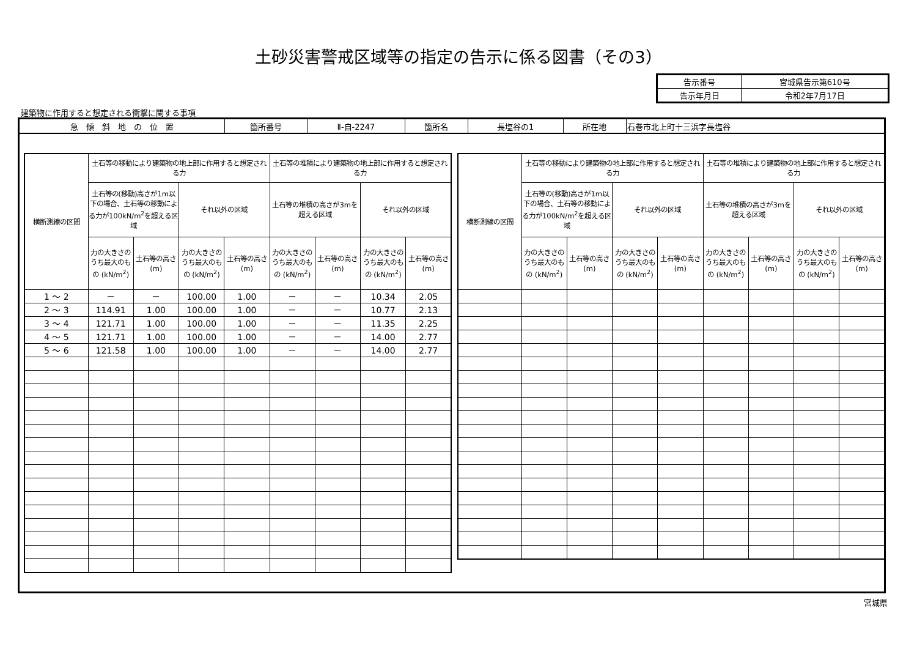土砂災害警戒区域等の指定の告示に係る図書（その3）
| 告示番号 | 宮城県告示第610号 |
| 告示年月日 | 令和2年7月17日 |
建築物に作用すると想定される衝撃に関する事項
| 急 傾 斜 地 の 位 置 | 箇所番号 | Ⅱ-自-2247 | 箇所名 | 長塩谷の1 | 所在地 | 石巻市北上町十三浜字長塩谷 |
| 横断測線の区間 | 土石等の移動により建築物の地上部に作用すると想定される力 | | | | 土石等の堆積により建築物の地上部に作用すると想定される力 | | | |
| --- | --- | --- | --- | --- | --- | --- | --- | --- |
| | 土石等の(移動)高さが1m以下の場合、土石等の移動による力が100kN/m<sup>2</sup>を超える区域 | | それ以外の区域 | | 土石等の堆積の高さが3mを超える区域 | | それ以外の区域 | |
| | 力の大きさのうち最大のもの (kN/m<sup>2</sup>) | 土石等の高さ (m) | 力の大きさのうち最大のもの (kN/m<sup>2</sup>) | 土石等の高さ (m) | 力の大きさのうち最大のもの (kN/m<sup>2</sup>) | 土石等の高さ (m) | 力の大きさのうち最大のもの (kN/m<sup>2</sup>) | 土石等の高さ (m) |
| 1 ～ 2 | － | － | 100.00 | 1.00 | － | － | 10.34 | 2.05 |
| 2 ～ 3 | 114.91 | 1.00 | 100.00 | 1.00 | － | － | 10.77 | 2.13 |
| 3 ～ 4 | 121.71 | 1.00 | 100.00 | 1.00 | － | － | 11.35 | 2.25 |
| 4 ～ 5 | 121.71 | 1.00 | 100.00 | 1.00 | － | － | 14.00 | 2.77 |
| 5 ～ 6 | 121.58 | 1.00 | 100.00 | 1.00 | － | － | 14.00 | 2.77 |
| 横断測線の区間 | 土石等の移動により建築物の地上部に作用すると想定される力 | | | | 土石等の堆積により建築物の地上部に作用すると想定される力 | | | |
| --- | --- | --- | --- | --- | --- | --- | --- | --- |
| | 土石等の(移動)高さが1m以下の場合、土石等の移動による力が100kN/m<sup>2</sup>を超える区域 | | それ以外の区域 | | 土石等の堆積の高さが3mを超える区域 | | それ以外の区域 | |
| | 力の大きさのうち最大のもの (kN/m<sup>2</sup>) | 土石等の高さ (m) | 力の大きさのうち最大のもの (kN/m<sup>2</sup>) | 土石等の高さ (m) | 力の大きさのうち最大のもの (kN/m<sup>2</sup>) | 土石等の高さ (m) | 力の大きさのうち最大のもの (kN/m<sup>2</sup>) | 土石等の高さ (m) |
宮城県